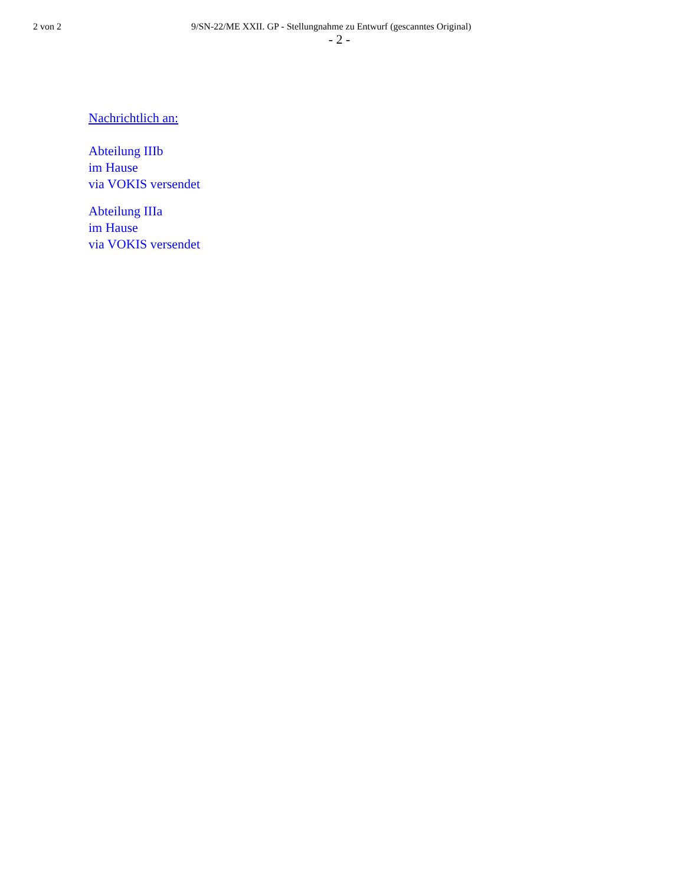2 von 2 9/SN-22/ME XXII. GP - Stellungnahme zu Entwurf (gescanntes Original)
- 2 -
Nachrichtlich an:
Abteilung IIIb
im Hause
via VOKIS versendet
Abteilung IIIa
im Hause
via VOKIS versendet